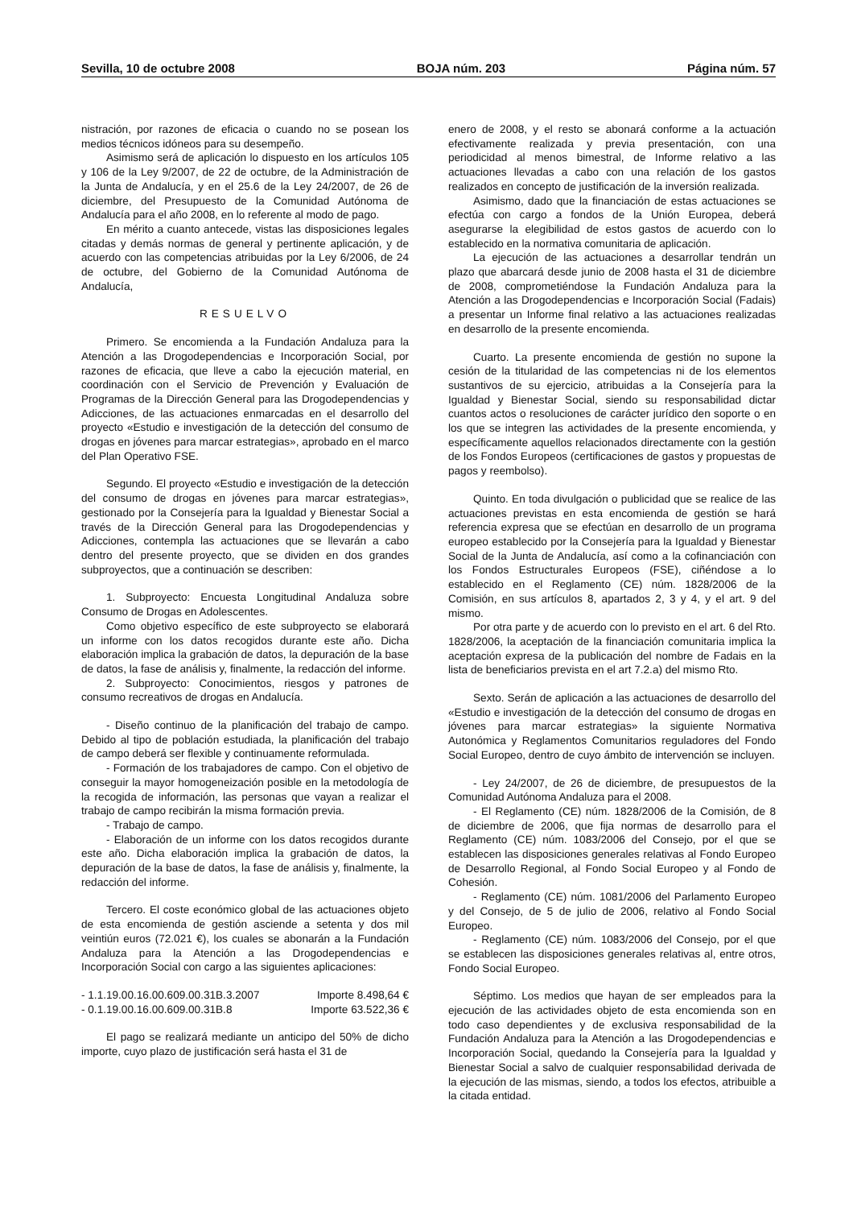Sevilla, 10 de octubre 2008 BOJA núm. 203 Página núm. 57
nistración, por razones de eficacia o cuando no se posean los medios técnicos idóneos para su desempeño.
Asimismo será de aplicación lo dispuesto en los artículos 105 y 106 de la Ley 9/2007, de 22 de octubre, de la Administración de la Junta de Andalucía, y en el 25.6 de la Ley 24/2007, de 26 de diciembre, del Presupuesto de la Comunidad Autónoma de Andalucía para el año 2008, en lo referente al modo de pago.
En mérito a cuanto antecede, vistas las disposiciones legales citadas y demás normas de general y pertinente aplicación, y de acuerdo con las competencias atribuidas por la Ley 6/2006, de 24 de octubre, del Gobierno de la Comunidad Autónoma de Andalucía,
RESUELVO
Primero. Se encomienda a la Fundación Andaluza para la Atención a las Drogodependencias e Incorporación Social, por razones de eficacia, que lleve a cabo la ejecución material, en coordinación con el Servicio de Prevención y Evaluación de Programas de la Dirección General para las Drogodependencias y Adicciones, de las actuaciones enmarcadas en el desarrollo del proyecto «Estudio e investigación de la detección del consumo de drogas en jóvenes para marcar estrategias», aprobado en el marco del Plan Operativo FSE.
Segundo. El proyecto «Estudio e investigación de la detección del consumo de drogas en jóvenes para marcar estrategias», gestionado por la Consejería para la Igualdad y Bienestar Social a través de la Dirección General para las Drogodependencias y Adicciones, contempla las actuaciones que se llevarán a cabo dentro del presente proyecto, que se dividen en dos grandes subproyectos, que a continuación se describen:
1. Subproyecto: Encuesta Longitudinal Andaluza sobre Consumo de Drogas en Adolescentes.
Como objetivo específico de este subproyecto se elaborará un informe con los datos recogidos durante este año. Dicha elaboración implica la grabación de datos, la depuración de la base de datos, la fase de análisis y, finalmente, la redacción del informe.
2. Subproyecto: Conocimientos, riesgos y patrones de consumo recreativos de drogas en Andalucía.
- Diseño continuo de la planificación del trabajo de campo. Debido al tipo de población estudiada, la planificación del trabajo de campo deberá ser flexible y continuamente reformulada.
- Formación de los trabajadores de campo. Con el objetivo de conseguir la mayor homogeneización posible en la metodología de la recogida de información, las personas que vayan a realizar el trabajo de campo recibirán la misma formación previa.
- Trabajo de campo.
- Elaboración de un informe con los datos recogidos durante este año. Dicha elaboración implica la grabación de datos, la depuración de la base de datos, la fase de análisis y, finalmente, la redacción del informe.
Tercero. El coste económico global de las actuaciones objeto de esta encomienda de gestión asciende a setenta y dos mil veintiún euros (72.021 €), los cuales se abonarán a la Fundación Andaluza para la Atención a las Drogodependencias e Incorporación Social con cargo a las siguientes aplicaciones:
- 1.1.19.00.16.00.609.00.31B.3.2007 Importe 8.498,64 €
- 0.1.19.00.16.00.609.00.31B.8 Importe 63.522,36 €
El pago se realizará mediante un anticipo del 50% de dicho importe, cuyo plazo de justificación será hasta el 31 de
enero de 2008, y el resto se abonará conforme a la actuación efectivamente realizada y previa presentación, con una periodicidad al menos bimestral, de Informe relativo a las actuaciones llevadas a cabo con una relación de los gastos realizados en concepto de justificación de la inversión realizada.
Asimismo, dado que la financiación de estas actuaciones se efectúa con cargo a fondos de la Unión Europea, deberá asegurarse la elegibilidad de estos gastos de acuerdo con lo establecido en la normativa comunitaria de aplicación.
La ejecución de las actuaciones a desarrollar tendrán un plazo que abarcará desde junio de 2008 hasta el 31 de diciembre de 2008, comprometiéndose la Fundación Andaluza para la Atención a las Drogodependencias e Incorporación Social (Fadais) a presentar un Informe final relativo a las actuaciones realizadas en desarrollo de la presente encomienda.
Cuarto. La presente encomienda de gestión no supone la cesión de la titularidad de las competencias ni de los elementos sustantivos de su ejercicio, atribuidas a la Consejería para la Igualdad y Bienestar Social, siendo su responsabilidad dictar cuantos actos o resoluciones de carácter jurídico den soporte o en los que se integren las actividades de la presente encomienda, y específicamente aquellos relacionados directamente con la gestión de los Fondos Europeos (certificaciones de gastos y propuestas de pagos y reembolso).
Quinto. En toda divulgación o publicidad que se realice de las actuaciones previstas en esta encomienda de gestión se hará referencia expresa que se efectúan en desarrollo de un programa europeo establecido por la Consejería para la Igualdad y Bienestar Social de la Junta de Andalucía, así como a la cofinanciación con los Fondos Estructurales Europeos (FSE), ciñéndose a lo establecido en el Reglamento (CE) núm. 1828/2006 de la Comisión, en sus artículos 8, apartados 2, 3 y 4, y el art. 9 del mismo.
Por otra parte y de acuerdo con lo previsto en el art. 6 del Rto. 1828/2006, la aceptación de la financiación comunitaria implica la aceptación expresa de la publicación del nombre de Fadais en la lista de beneficiarios prevista en el art 7.2.a) del mismo Rto.
Sexto. Serán de aplicación a las actuaciones de desarrollo del «Estudio e investigación de la detección del consumo de drogas en jóvenes para marcar estrategias» la siguiente Normativa Autonómica y Reglamentos Comunitarios reguladores del Fondo Social Europeo, dentro de cuyo ámbito de intervención se incluyen.
- Ley 24/2007, de 26 de diciembre, de presupuestos de la Comunidad Autónoma Andaluza para el 2008.
- El Reglamento (CE) núm. 1828/2006 de la Comisión, de 8 de diciembre de 2006, que fija normas de desarrollo para el Reglamento (CE) núm. 1083/2006 del Consejo, por el que se establecen las disposiciones generales relativas al Fondo Europeo de Desarrollo Regional, al Fondo Social Europeo y al Fondo de Cohesión.
- Reglamento (CE) núm. 1081/2006 del Parlamento Europeo y del Consejo, de 5 de julio de 2006, relativo al Fondo Social Europeo.
- Reglamento (CE) núm. 1083/2006 del Consejo, por el que se establecen las disposiciones generales relativas al, entre otros, Fondo Social Europeo.
Séptimo. Los medios que hayan de ser empleados para la ejecución de las actividades objeto de esta encomienda son en todo caso dependientes y de exclusiva responsabilidad de la Fundación Andaluza para la Atención a las Drogodependencias e Incorporación Social, quedando la Consejería para la Igualdad y Bienestar Social a salvo de cualquier responsabilidad derivada de la ejecución de las mismas, siendo, a todos los efectos, atribuible a la citada entidad.